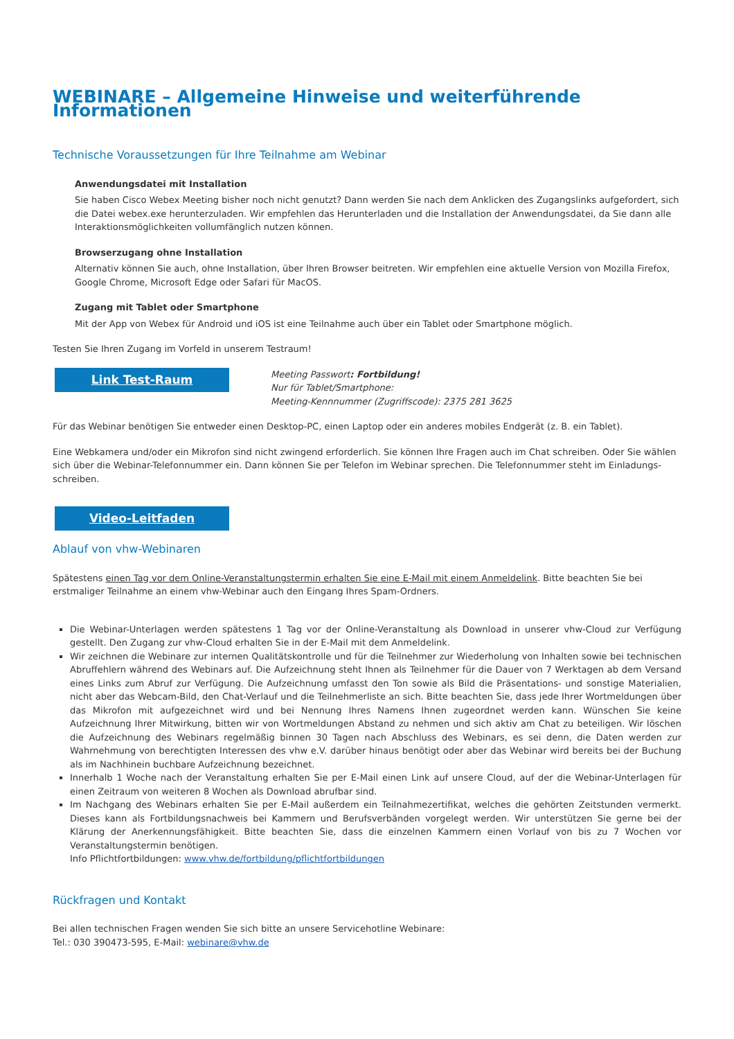WEBINARE – Allgemeine Hinweise und weiterführende Informationen
Technische Voraussetzungen für Ihre Teilnahme am Webinar
Anwendungsdatei mit Installation
Sie haben Cisco Webex Meeting bisher noch nicht genutzt? Dann werden Sie nach dem Anklicken des Zugangslinks aufgefordert, sich die Datei webex.exe herunterzuladen. Wir empfehlen das Herunterladen und die Installation der Anwendungsdatei, da Sie dann alle Interaktionsmöglichkeiten vollumfänglich nutzen können.
Browserzugang ohne Installation
Alternativ können Sie auch, ohne Installation, über Ihren Browser beitreten. Wir empfehlen eine aktuelle Version von Mozilla Firefox, Google Chrome, Microsoft Edge oder Safari für MacOS.
Zugang mit Tablet oder Smartphone
Mit der App von Webex für Android und iOS ist eine Teilnahme auch über ein Tablet oder Smartphone möglich.
Testen Sie Ihren Zugang im Vorfeld in unserem Testraum!
Link Test-Raum
Meeting Passwort: Fortbildung!
Nur für Tablet/Smartphone:
Meeting-Kennnummer (Zugriffscode): 2375 281 3625
Für das Webinar benötigen Sie entweder einen Desktop-PC, einen Laptop oder ein anderes mobiles Endgerät (z. B. ein Tablet).
Eine Webkamera und/oder ein Mikrofon sind nicht zwingend erforderlich. Sie können Ihre Fragen auch im Chat schreiben. Oder Sie wählen sich über die Webinar-Telefonnummer ein. Dann können Sie per Telefon im Webinar sprechen. Die Telefonnummer steht im Einladungs­schreiben.
Video-Leitfaden
Ablauf von vhw-Webinaren
Spätestens einen Tag vor dem Online-Veranstaltungstermin erhalten Sie eine E-Mail mit einem Anmeldelink. Bitte beachten Sie bei erstmaliger Teilnahme an einem vhw-Webinar auch den Eingang Ihres Spam-Ordners.
Die Webinar-Unterlagen werden spätestens 1 Tag vor der Online-Veranstaltung als Download in unserer vhw-Cloud zur Verfügung gestellt. Den Zugang zur vhw-Cloud erhalten Sie in der E-Mail mit dem Anmeldelink.
Wir zeichnen die Webinare zur internen Qualitätskontrolle und für die Teilnehmer zur Wiederholung von Inhalten sowie bei technischen Abruffehlern während des Webinars auf. Die Aufzeichnung steht Ihnen als Teilnehmer für die Dauer von 7 Werktagen ab dem Versand eines Links zum Abruf zur Verfügung. Die Aufzeichnung umfasst den Ton sowie als Bild die Präsentations- und sonstige Materialien, nicht aber das Webcam-Bild, den Chat-Verlauf und die Teilnehmerliste an sich. Bitte beachten Sie, dass jede Ihrer Wortmeldungen über das Mikrofon mit aufgezeichnet wird und bei Nennung Ihres Namens Ihnen zugeordnet werden kann. Wünschen Sie keine Aufzeichnung Ihrer Mitwirkung, bitten wir von Wortmeldungen Abstand zu nehmen und sich aktiv am Chat zu beteiligen. Wir löschen die Aufzeichnung des Webinars regelmäßig binnen 30 Tagen nach Abschluss des Webinars, es sei denn, die Daten werden zur Wahrnehmung von berechtigten Interessen des vhw e.V. darüber hinaus benötigt oder aber das Webinar wird bereits bei der Buchung als im Nachhinein buchbare Aufzeichnung bezeichnet.
Innerhalb 1 Woche nach der Veranstaltung erhalten Sie per E-Mail einen Link auf unsere Cloud, auf der die Webinar-Unterlagen für einen Zeitraum von weiteren 8 Wochen als Download abrufbar sind.
Im Nachgang des Webinars erhalten Sie per E-Mail außerdem ein Teilnahmezertifikat, welches die gehörten Zeitstunden vermerkt. Dieses kann als Fortbildungsnachweis bei Kammern und Berufsverbänden vorgelegt werden. Wir unterstützen Sie gerne bei der Klärung der Anerkennungsfähigkeit. Bitte beachten Sie, dass die einzelnen Kammern einen Vorlauf von bis zu 7 Wochen vor Veranstaltungstermin benötigen.
Info Pflichtfortbildungen: www.vhw.de/fortbildung/pflichtfortbildungen
Rückfragen und Kontakt
Bei allen technischen Fragen wenden Sie sich bitte an unsere Servicehotline Webinare:
Tel.: 030 390473-595, E-Mail: webinare@vhw.de